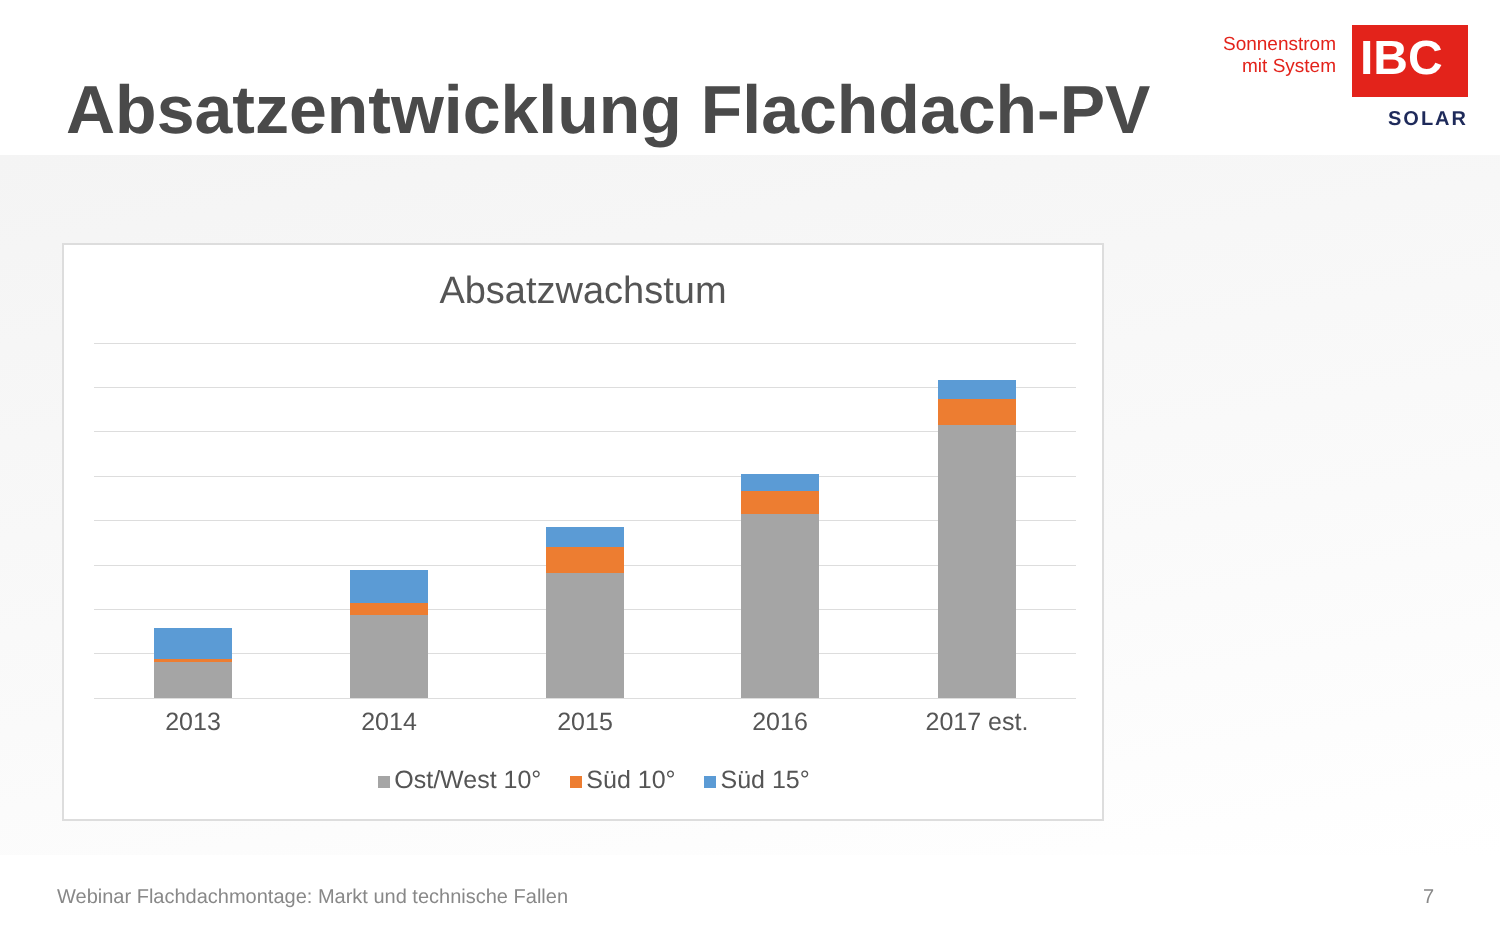Absatzentwicklung Flachdach-PV
Sonnenstrom
mit System
IBC
SOLAR
Absatzwachstum
2013 2014 2015 2016 2017 est.
Ost/West 10° Süd 10° Süd 15°
Webinar Flachdachmontage: Markt und technische Fallen
7